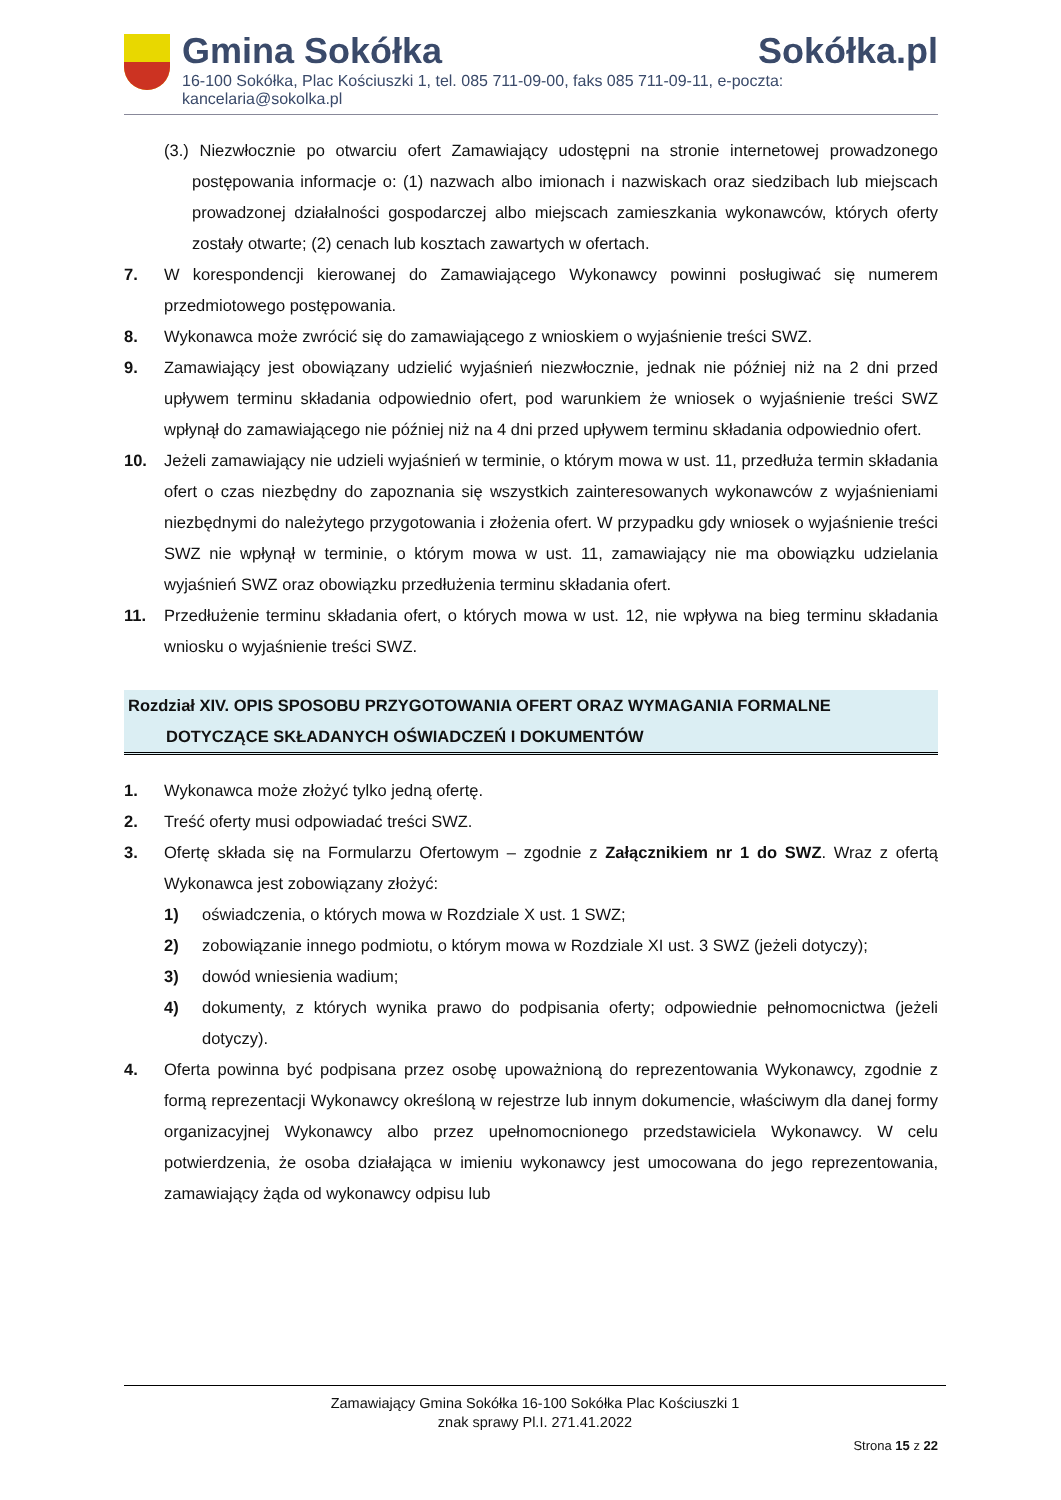Gmina Sokółka Sokółka.pl
16-100 Sokółka, Plac Kościuszki 1, tel. 085 711-09-00, faks 085 711-09-11, e-poczta: kancelaria@sokolka.pl
(3.) Niezwłocznie po otwarciu ofert Zamawiający udostępni na stronie internetowej prowadzonego postępowania informacje o: (1) nazwach albo imionach i nazwiskach oraz siedzibach lub miejscach prowadzonej działalności gospodarczej albo miejscach zamieszkania wykonawców, których oferty zostały otwarte; (2) cenach lub kosztach zawartych w ofertach.
7. W korespondencji kierowanej do Zamawiającego Wykonawcy powinni posługiwać się numerem przedmiotowego postępowania.
8. Wykonawca może zwrócić się do zamawiającego z wnioskiem o wyjaśnienie treści SWZ.
9. Zamawiający jest obowiązany udzielić wyjaśnień niezwłocznie, jednak nie później niż na 2 dni przed upływem terminu składania odpowiednio ofert, pod warunkiem że wniosek o wyjaśnienie treści SWZ wpłynął do zamawiającego nie później niż na 4 dni przed upływem terminu składania odpowiednio ofert.
10. Jeżeli zamawiający nie udzieli wyjaśnień w terminie, o którym mowa w ust. 11, przedłuża termin składania ofert o czas niezbędny do zapoznania się wszystkich zainteresowanych wykonawców z wyjaśnieniami niezbędnymi do należytego przygotowania i złożenia ofert. W przypadku gdy wniosek o wyjaśnienie treści SWZ nie wpłynął w terminie, o którym mowa w ust. 11, zamawiający nie ma obowiązku udzielania wyjaśnień SWZ oraz obowiązku przedłużenia terminu składania ofert.
11. Przedłużenie terminu składania ofert, o których mowa w ust. 12, nie wpływa na bieg terminu składania wniosku o wyjaśnienie treści SWZ.
Rozdział XIV. OPIS SPOSOBU PRZYGOTOWANIA OFERT ORAZ WYMAGANIA FORMALNE
DOTYCZĄCE SKŁADANYCH OŚWIADCZEŃ I DOKUMENTÓW
1. Wykonawca może złożyć tylko jedną ofertę.
2. Treść oferty musi odpowiadać treści SWZ.
3. Ofertę składa się na Formularzu Ofertowym – zgodnie z Załącznikiem nr 1 do SWZ. Wraz z ofertą Wykonawca jest zobowiązany złożyć:
1) oświadczenia, o których mowa w Rozdziale X ust. 1 SWZ;
2) zobowiązanie innego podmiotu, o którym mowa w Rozdziale XI ust. 3 SWZ (jeżeli dotyczy);
3) dowód wniesienia wadium;
4) dokumenty, z których wynika prawo do podpisania oferty; odpowiednie pełnomocnictwa (jeżeli dotyczy).
4. Oferta powinna być podpisana przez osobę upoważnioną do reprezentowania Wykonawcy, zgodnie z formą reprezentacji Wykonawcy określoną w rejestrze lub innym dokumencie, właściwym dla danej formy organizacyjnej Wykonawcy albo przez upełnomocnionego przedstawiciela Wykonawcy. W celu potwierdzenia, że osoba działająca w imieniu wykonawcy jest umocowana do jego reprezentowania, zamawiający żąda od wykonawcy odpisu lub
Zamawiający Gmina Sokółka 16-100 Sokółka Plac Kościuszki 1
znak sprawy Pl.I. 271.41.2022
Strona 15 z 22